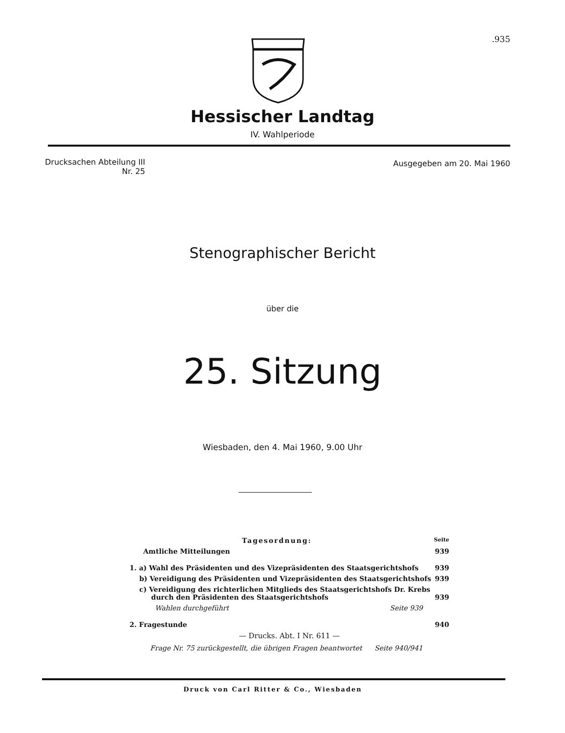.935
Hessischer Landtag
IV. Wahlperiode
Drucksachen Abteilung III
Nr. 25
Ausgegeben am 20. Mai 1960
Stenographischer Bericht
über die
25. Sitzung
Wiesbaden, den 4. Mai 1960, 9.00 Uhr
Tagesordnung: Seite
Amtliche Mitteilungen 939
1. a) Wahl des Präsidenten und des Vizepräsidenten des Staatsgerichtshofs 939
b) Vereidigung des Präsidenten und Vizepräsidenten des Staatsgerichtshofs 939
c) Vereidigung des richterlichen Mitglieds des Staatsgerichtshofs Dr. Krebs
durch den Präsidenten des Staatsgerichtshofs 939
Wahlen durchgeführt Seite 939
2. Fragestunde 940
— Drucks. Abt. I Nr. 611 —
Frage Nr. 75 zurückgestellt, die übrigen Fragen beantwortet Seite 940/941
Druck von Carl Ritter & Co., Wiesbaden